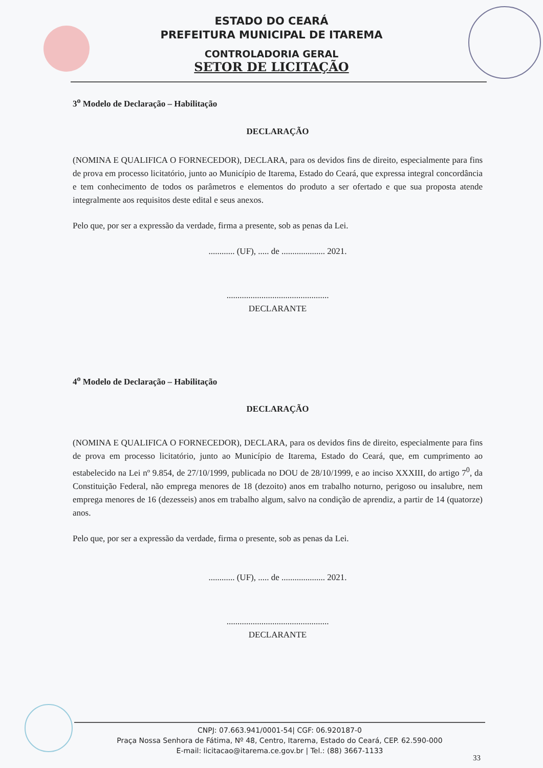ESTADO DO CEARÁ
PREFEITURA MUNICIPAL DE ITAREMA
CONTROLADORIA GERAL
SETOR DE LICITAÇÃO
3<sup>o</sup> Modelo de Declaração – Habilitação
DECLARAÇÃO
(NOMINA E QUALIFICA O FORNECEDOR), DECLARA, para os devidos fins de direito, especialmente para fins de prova em processo licitatório, junto ao Município de Itarema, Estado do Ceará, que expressa integral concordância e tem conhecimento de todos os parâmetros e elementos do produto a ser ofertado e que sua proposta atende integralmente aos requisitos deste edital e seus anexos.
Pelo que, por ser a expressão da verdade, firma a presente, sob as penas da Lei.
............ (UF), ..... de .................... 2021.
...............................................
DECLARANTE
4<sup>o</sup> Modelo de Declaração – Habilitação
DECLARAÇÃO
(NOMINA E QUALIFICA O FORNECEDOR), DECLARA, para os devidos fins de direito, especialmente para fins de prova em processo licitatório, junto ao Município de Itarema, Estado do Ceará, que, em cumprimento ao estabelecido na Lei nº 9.854, de 27/10/1999, publicada no DOU de 28/10/1999, e ao inciso XXXIII, do artigo 7<sup>0</sup>, da Constituição Federal, não emprega menores de 18 (dezoito) anos em trabalho noturno, perigoso ou insalubre, nem emprega menores de 16 (dezesseis) anos em trabalho algum, salvo na condição de aprendiz, a partir de 14 (quatorze) anos.
Pelo que, por ser a expressão da verdade, firma o presente, sob as penas da Lei.
............ (UF), ..... de .................... 2021.
...............................................
DECLARANTE
CNPJ: 07.663.941/0001-54| CGF: 06.920187-0
Praça Nossa Senhora de Fátima, Nº 48, Centro, Itarema, Estado do Ceará, CEP. 62.590-000
E-mail: licitacao@itarema.ce.gov.br | Tel.: (88) 3667-1133
33